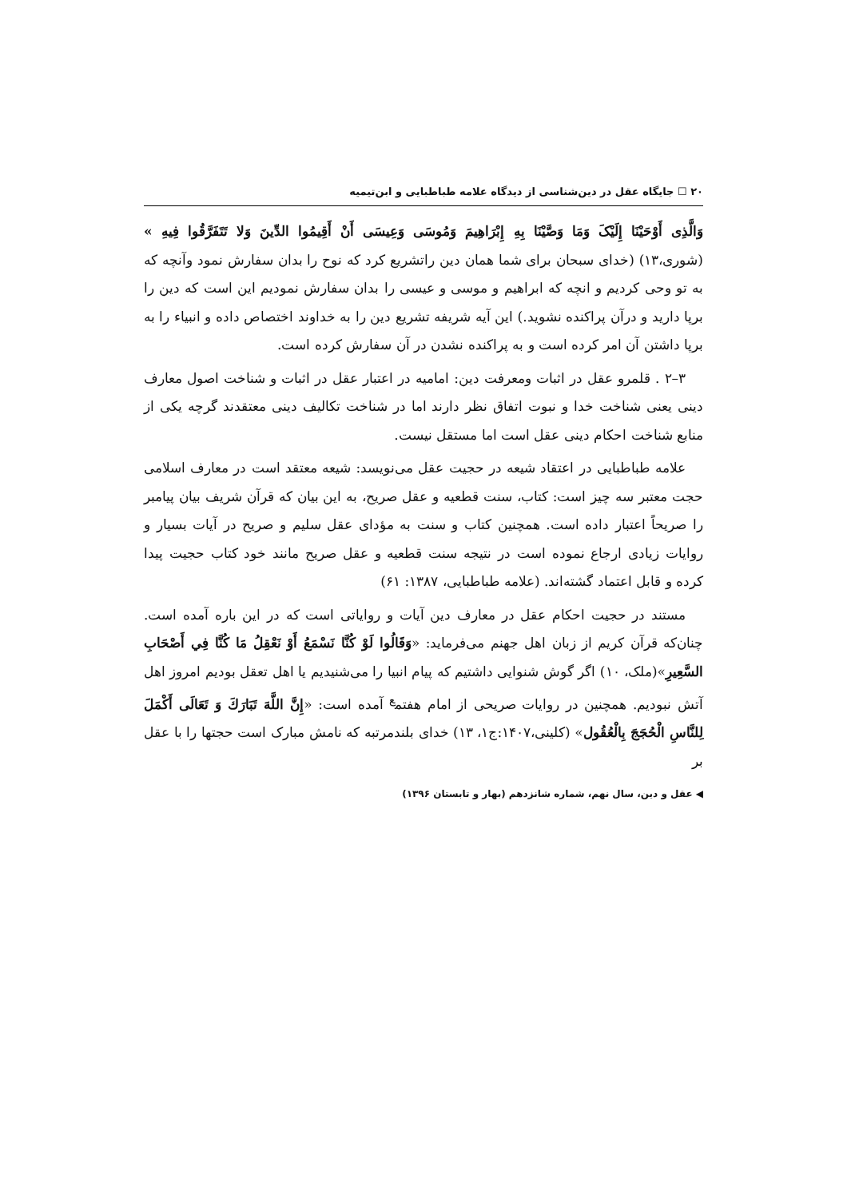۲۰ ☐ جایگاه عقل در دین‌شناسی از دیدگاه علامه طباطبایی و ابن‌تیمیه
وَالَّذِی أَوْحَیْنَا إِلَیْکَ وَمَا وَصَّیْنَا بِهِ إِبْرَاهِیمَ وَمُوسَی وَعِیسَی أَنْ أَقِیمُوا الدِّینَ وَلا تَتَفَرَّقُوا فِیهِ » (شوری،۱۳) (خدای سبحان برای شما همان دین راتشریع کرد که نوح را بدان سفارش نمود وآنچه که به تو وحی کردیم و انچه که ابراهیم و موسی و عیسی را بدان سفارش نمودیم این است که دین را برپا دارید و درآن پراکنده نشوید.) این آیه شریفه تشریع دین را به خداوند اختصاص داده و انبیاء را به برپا داشتن آن امر کرده است و به پراکنده نشدن در آن سفارش کرده است.
۳–۲ . قلمرو عقل در اثبات ومعرفت دین: امامیه در اعتبار عقل در اثبات و شناخت اصول معارف دینی یعنی شناخت خدا و نبوت اتفاق نظر دارند اما در شناخت تکالیف دینی معتقدند گرچه یکی از منابع شناخت احکام دینی عقل است اما مستقل نیست.
علامه طباطبایی در اعتقاد شیعه در حجیت عقل می‌نویسد: شیعه معتقد است در معارف اسلامی حجت معتبر سه چیز است: کتاب، سنت قطعیه و عقل صریح، به این بیان که قرآن شریف بیان پیامبر را صریحاً اعتبار داده است. همچنین کتاب و سنت به مؤدای عقل سلیم و صریح در آیات بسیار و روایات زیادی ارجاع نموده است در نتیجه سنت قطعیه و عقل صریح مانند خود کتاب حجیت پیدا کرده و قابل اعتماد گشته‌اند. (علامه طباطبایی، ۱۳۸۷: ۶۱)
مستند در حجیت احکام عقل در معارف دین آیات و روایاتی است که در این باره آمده است. چنان‌که قرآن کریم از زبان اهل جهنم می‌فرماید: «وَقَالُوا لَوْ كُنَّا نَسْمَعُ أَوْ نَعْقِلُ مَا كُنَّا فِي أَصْحَابِ السَّعِيرِ»(ملک، ۱۰) اگر گوش شنوایی داشتیم که پیام انبیا را می‌شنیدیم یا اهل تعقل بودیم امروز اهل آتش نبودیم. همچنین در روایات صریحی از امام هفتم<sup>ع</sup> آمده است: «إِنَّ اللَّهَ تَبَارَكَ وَ تَعَالَى أَكْمَلَ لِلنَّاسِ الْحُجَجَ بِالْعُقُول» (کلینی،۱۴۰۷:ج۱، ۱۳) خدای بلندمرتبه که نامش مبارک است حجتها را با عقل بر
◀ عقل و دین، سال نهم، شماره شانزدهم (بهار و تابستان ۱۳۹۶)